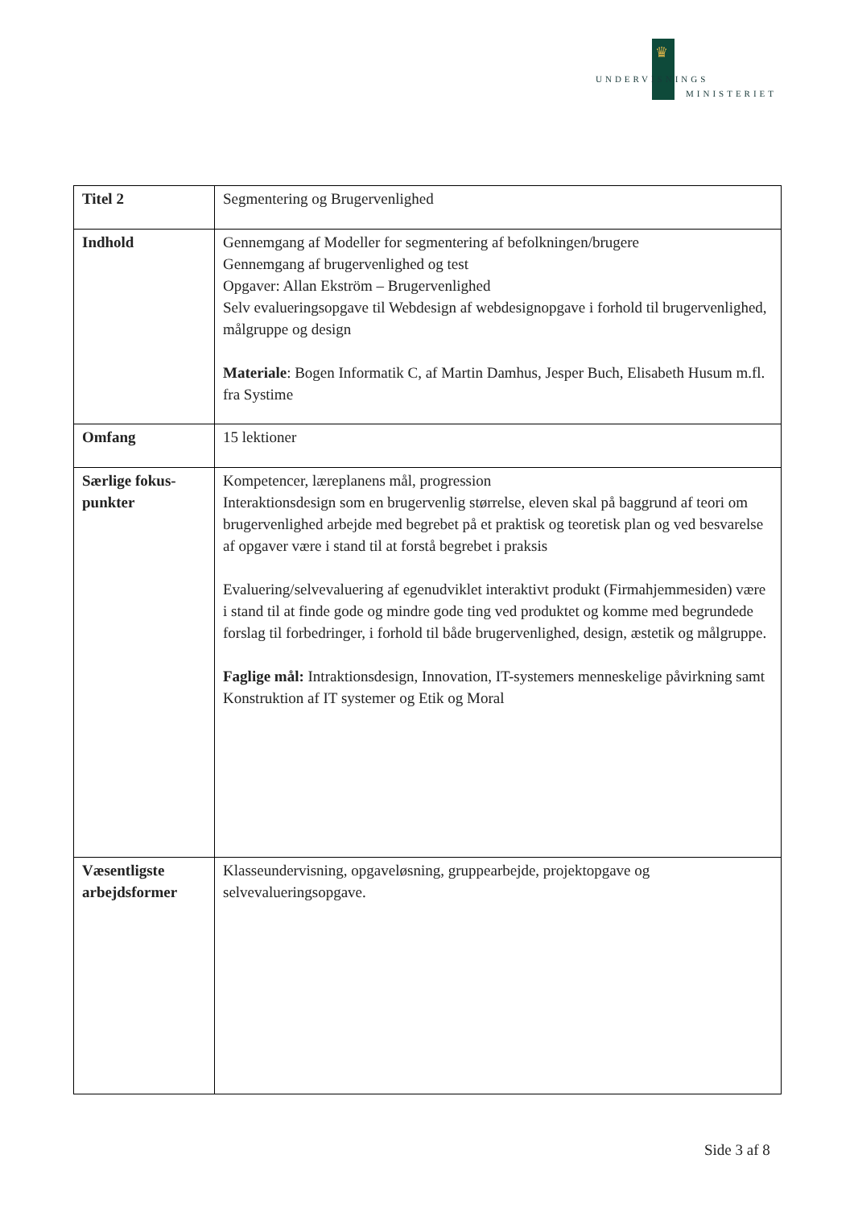♛
UNDERVISNINGS
MINISTERIET
| Titel 2 | Segmentering og Brugervenlighed |
| Indhold | Gennemgang af Modeller for segmentering af befolkningen/brugere Gennemgang af brugervenlighed og test Opgaver: Allan Ekström – Brugervenlighed Selv evalueringsopgave til Webdesign af webdesignopgave i forhold til brugervenlighed, målgruppe og design Materiale : Bogen Informatik C, af Martin Damhus, Jesper Buch, Elisabeth Husum m.fl. fra Systime |
| Omfang | 15 lektioner |
| Særlige fokus-punkter | Kompetencer, læreplanens mål, progression Interaktionsdesign som en brugervenlig størrelse, eleven skal på baggrund af teori om brugervenlighed arbejde med begrebet på et praktisk og teoretisk plan og ved besvarelse af opgaver være i stand til at forstå begrebet i praksis Evaluering/selvevaluering af egenudviklet interaktivt produkt (Firmahjemmesiden) være i stand til at finde gode og mindre gode ting ved produktet og komme med begrundede forslag til forbedringer, i forhold til både brugervenlighed, design, æstetik og målgruppe. Faglige mål: Intraktionsdesign, Innovation, IT-systemers menneskelige påvirkning samt Konstruktion af IT systemer og Etik og Moral |
| Væsentligste arbejdsformer | Klasseundervisning, opgaveløsning, gruppearbejde, projektopgave og selvevalueringsopgave. |
Side 3 af 8